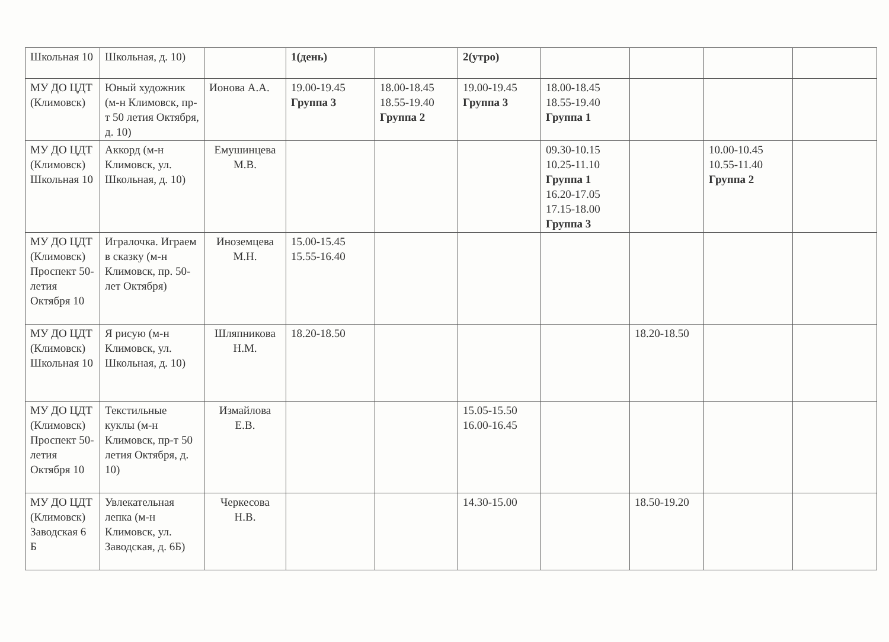| Школьная 10 | Школьная, д. 10) | | 1(день) | | 2(утро) | | | | |
| МУ ДО ЦДТ (Климовск) | Юный художник (м-н Климовск, пр-т 50 летия Октября, д. 10) | Ионова А.А. | 19.00-19.45 Группа 3 | 18.00-18.45 18.55-19.40 Группа 2 | 19.00-19.45 Группа 3 | 18.00-18.45 18.55-19.40 Группа 1 | | | |
| МУ ДО ЦДТ (Климовск) Школьная 10 | Аккорд (м-н Климовск, ул. Школьная, д. 10) | Емушинцева М.В. | | | | 09.30-10.15 10.25-11.10 Группа 1 16.20-17.05 17.15-18.00 Группа 3 | | 10.00-10.45 10.55-11.40 Группа 2 | |
| МУ ДО ЦДТ (Климовск) Проспект 50-летия Октября 10 | Игралочка. Играем в сказку (м-н Климовск, пр. 50-лет Октября) | Иноземцева М.Н. | 15.00-15.45 15.55-16.40 | | | | | | |
| МУ ДО ЦДТ (Климовск) Школьная 10 | Я рисую (м-н Климовск, ул. Школьная, д. 10) | Шляпникова Н.М. | 18.20-18.50 | | | | 18.20-18.50 | | |
| МУ ДО ЦДТ (Климовск) Проспект 50-летия Октября 10 | Текстильные куклы (м-н Климовск, пр-т 50 летия Октября, д. 10) | Измайлова Е.В. | | | 15.05-15.50 16.00-16.45 | | | | |
| МУ ДО ЦДТ (Климовск) Заводская 6 Б | Увлекательная лепка (м-н Климовск, ул. Заводская, д. 6Б) | Черкесова Н.В. | | | 14.30-15.00 | | 18.50-19.20 | | |